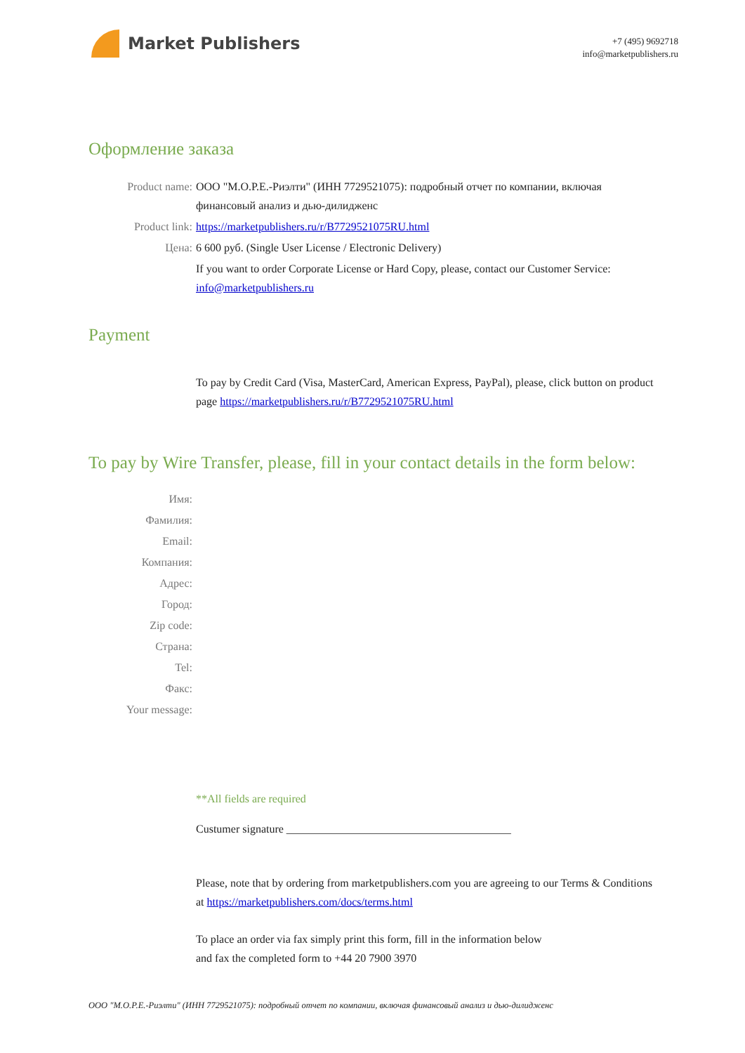Market Publishers
+7 (495) 9692718
info@marketpublishers.ru
Оформление заказа
Product name: ООО "М.О.Р.Е.-Риэлти" (ИНН 7729521075): подробный отчет по компании, включая финансовый анализ и дью-дилидженс
Product link: https://marketpublishers.ru/r/B7729521075RU.html
Цена: 6 600 руб. (Single User License / Electronic Delivery)
If you want to order Corporate License or Hard Copy, please, contact our Customer Service:
info@marketpublishers.ru
Payment
To pay by Credit Card (Visa, MasterCard, American Express, PayPal), please, click button on product page https://marketpublishers.ru/r/B7729521075RU.html
To pay by Wire Transfer, please, fill in your contact details in the form below:
Имя:
Фамилия:
Email:
Компания:
Адрес:
Город:
Zip code:
Страна:
Tel:
Факс:
Your message:
**All fields are required
Custumer signature ________________________________________
Please, note that by ordering from marketpublishers.com you are agreeing to our Terms & Conditions at https://marketpublishers.com/docs/terms.html
To place an order via fax simply print this form, fill in the information below
and fax the completed form to +44 20 7900 3970
ООО "М.О.Р.Е.-Риэлти" (ИНН 7729521075): подробный отчет по компании, включая финансовый анализ и дью-дилидженс